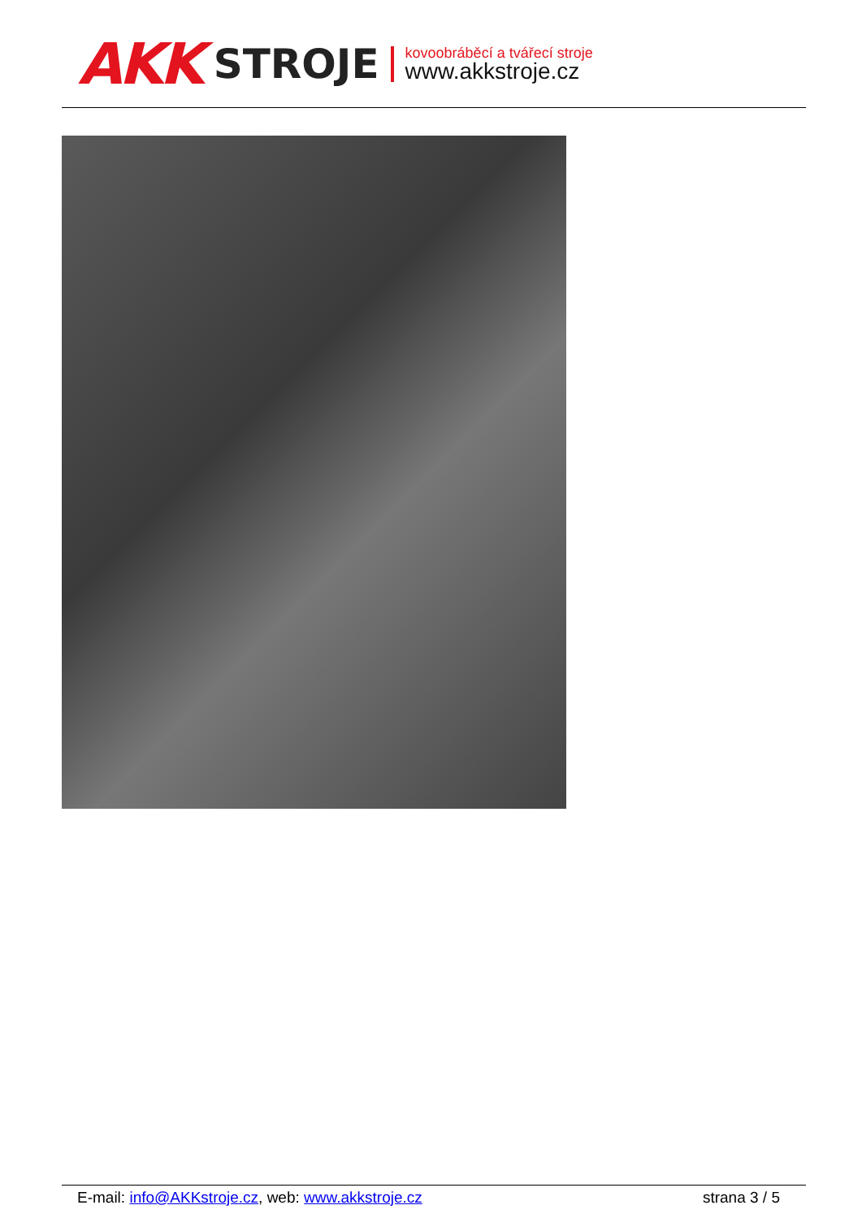AKK STROJE
kovoobráběcí a tvářecí stroje
www.akkstroje.cz
E-mail: info@AKKstroje.cz, web: www.akkstroje.cz strana 3 / 5